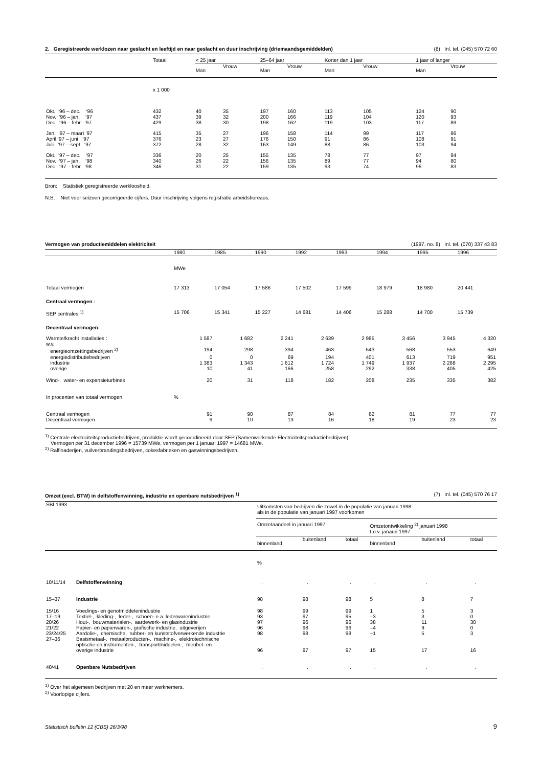2. Geregistreerde werklozen naar geslacht en leeftijd en naar geslacht en duur inschrijving (driemaandsgemiddelden) (8) Inl. tel. (045) 570 72 60
| | Totaal | < 25 jaar | | 25–64 jaar | | Korter dan 1 jaar | | 1 jaar of langer | |
| --- | --- | --- | --- | --- | --- | --- | --- | --- | --- |
| | | Man | Vrouw | Man | Vrouw | Man | Vrouw | Man | Vrouw |
| | x 1 000 | | | | | | | | |
| Okt. ‘96 – dec. ‘96 | 432 | 40 | 35 | 197 | 160 | 113 | 105 | 124 | 90 |
| Nov. ‘96 – jan. ‘97 | 437 | 39 | 32 | 200 | 166 | 119 | 104 | 120 | 93 |
| Dec. ‘96 – febr. ‘97 | 429 | 38 | 30 | 198 | 162 | 119 | 103 | 117 | 89 |
| Jan. ‘97 – maart ‘97 | 415 | 35 | 27 | 196 | 158 | 114 | 99 | 117 | 86 |
| April ‘97 – juni ‘97 | 376 | 23 | 27 | 176 | 150 | 91 | 86 | 108 | 91 |
| Juli ‘97 – sept. ‘97 | 372 | 28 | 32 | 163 | 149 | 88 | 86 | 103 | 94 |
| Okt. ‘97 – dec. ‘97 | 336 | 20 | 25 | 155 | 135 | 78 | 77 | 97 | 84 |
| Nov. ‘97 – jan. ‘98 | 340 | 26 | 22 | 156 | 135 | 89 | 77 | 94 | 80 |
| Dec. ‘97 – febr. ‘98 | 346 | 31 | 22 | 159 | 135 | 93 | 74 | 96 | 83 |
Bron: Statistiek geregistreerde werkloosheid.
N.B. Niet voor seizoen gecorrigeerde cijfers. Duur inschrijving volgens registratie arbeidsbureaus.
Vermogen van productiemiddelen elektriciteit (1997, no. 8) Inl. tel. (070) 337 43 83
| | 1980 | 1985 | 1990 | 1992 | 1993 | 1994 | 1995 | 1996 |
| --- | --- | --- | --- | --- | --- | --- | --- | --- |
| | MWe | | | | | | | |
| Totaal vermogen | 17 313 | 17 054 | 17 586 | 17 502 | 17 599 | 18 979 | 18 980 | 20 441 |
| Centraal vermogen : | | | | | | | | |
| SEP centrales <sup>1)</sup> | 15 706 | 15 341 | 15 227 | 14 681 | 14 406 | 15 288 | 14 700 | 15 739 |
| Decentraal vermogen: | | | | | | | | |
| Warmte/kracht installaties : | 1 587 | 1 682 | 2 241 | 2 639 | 2 985 | 3 456 | 3 945 | 4 320 |
| w.v. | | | | | | | | |
| energieomzettingsbedrijven <sup>2)</sup> | 194 | 298 | 394 | 463 | 543 | 568 | 553 | 649 |
| energiedistributiebedrijven | 0 | 0 | 69 | 194 | 401 | 613 | 719 | 951 |
| industrie | 1 383 | 1 343 | 1 612 | 1 724 | 1 749 | 1 937 | 2 268 | 2 295 |
| overige | 10 | 41 | 166 | 258 | 292 | 338 | 405 | 425 |
| Wind-, water- en expansieturbines | 20 | 31 | 118 | 182 | 208 | 235 | 335 | 382 |
| In procenten van totaal vermogen | % | | | | | | | |
| Centraal vermogen | 91 | 90 | 87 | 84 | 82 | 81 | 77 | 77 |
| Decentraal vermogen | 9 | 10 | 13 | 16 | 18 | 19 | 23 | 23 |
<sup>1)</sup> Centrale electriciteitsproductiebedrijven, produktie wordt gecoordineerd door SEP (Samenwerkende Electriciteitsproductiebedrijven).
Vermogen per 31 december 1996 = 15739 MWe, vermogen per 1 januari 1997 = 14681 MWe.
<sup>2)</sup> Raffinaderijen, vuilverbrandingsbedrijven, cokesfabrieken en gaswinningsbedrijven.
Omzet (excl. BTW) in delfstoffenwinning, industrie en openbare nutsbedrijven <sup>1)</sup> (7) Inl. tel. (045) 570 76 17
| SBI 1993 | | Uitkomsten van bedrijven die zowel in de populatie van januari 1998 als in de populatie van januari 1997 voorkomen | | | | | |
| | | Omzetaandeel in januari 1997 | | | Omzetontwikkeling <sup>2)</sup> januari 1998 t.o.v. janauri 1997 | | |
| | | binnenland | buitenland | totaal | binnenland | buitenland | totaal |
| | | % | | | | | |
| 10/11/14 | Delfstoffenwinning | . | . | . | . | . | . |
| 15–37 | Industrie | 98 | 98 | 98 | 5 | 8 | 7 |
| 15/16 | Voedings- en genotmiddelenindustrie | 98 | 99 | 99 | 1 | 5 | 3 |
| 17–19 | Textiel-, kleding-, leder-, schoen- e.a. lederwarenindustrie | 93 | 97 | 95 | –3 | 3 | 0 |
| 20/26 | Hout-, bouwmaterialen-, aardewerk- en glasindustrie | 97 | 96 | 96 | 38 | 11 | 30 |
| 21/22 | Papier- en papierwaren-, grafische industrie, uitgeverijen | 96 | 98 | 96 | –4 | 9 | 0 |
| 23/24/25 | Aardolie-, chemische, rubber- en kunststofverwerkende industrie | 98 | 98 | 98 | –1 | 5 | 3 |
| 27–36 | Basismetaal-, metaalproducten-, machine-, elektrotechnische optische en instrumenten-, transportmiddelen-, meubel- en overige industrie | 96 | 97 | 97 | 15 | 17 | 16 |
| 40/41 | Openbare Nutsbedrijven | . | . | . | . | . | . |
<sup>1)</sup> Over het algemeen bedrijven met 20 en meer werknemers.
<sup>2)</sup> Voorlopige cijfers.
Statistisch bulletin 12 (CBS) 26/3/98 9